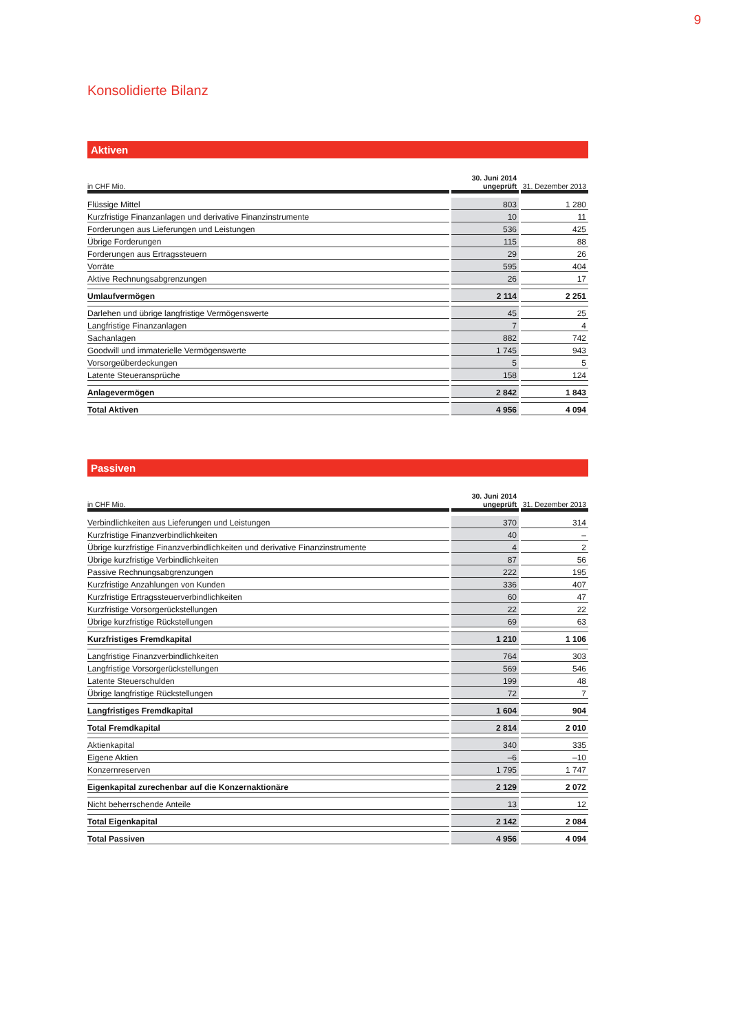9
Konsolidierte Bilanz
Aktiven
| in CHF Mio. | 30. Juni 2014 ungeprüft | 31. Dezember 2013 |
| --- | --- | --- |
| Flüssige Mittel | 803 | 1 280 |
| Kurzfristige Finanzanlagen und derivative Finanzinstrumente | 10 | 11 |
| Forderungen aus Lieferungen und Leistungen | 536 | 425 |
| Übrige Forderungen | 115 | 88 |
| Forderungen aus Ertragssteuern | 29 | 26 |
| Vorräte | 595 | 404 |
| Aktive Rechnungsabgrenzungen | 26 | 17 |
| Umlaufvermögen | 2 114 | 2 251 |
| Darlehen und übrige langfristige Vermögenswerte | 45 | 25 |
| Langfristige Finanzanlagen | 7 | 4 |
| Sachanlagen | 882 | 742 |
| Goodwill und immaterielle Vermögenswerte | 1 745 | 943 |
| Vorsorgeüberdeckungen | 5 | 5 |
| Latente Steueransprüche | 158 | 124 |
| Anlagevermögen | 2 842 | 1 843 |
| Total Aktiven | 4 956 | 4 094 |
Passiven
| in CHF Mio. | 30. Juni 2014 ungeprüft | 31. Dezember 2013 |
| --- | --- | --- |
| Verbindlichkeiten aus Lieferungen und Leistungen | 370 | 314 |
| Kurzfristige Finanzverbindlichkeiten | 40 | – |
| Übrige kurzfristige Finanzverbindlichkeiten und derivative Finanzinstrumente | 4 | 2 |
| Übrige kurzfristige Verbindlichkeiten | 87 | 56 |
| Passive Rechnungsabgrenzungen | 222 | 195 |
| Kurzfristige Anzahlungen von Kunden | 336 | 407 |
| Kurzfristige Ertragssteuerverbindlichkeiten | 60 | 47 |
| Kurzfristige Vorsorgerückstellungen | 22 | 22 |
| Übrige kurzfristige Rückstellungen | 69 | 63 |
| Kurzfristiges Fremdkapital | 1 210 | 1 106 |
| Langfristige Finanzverbindlichkeiten | 764 | 303 |
| Langfristige Vorsorgerückstellungen | 569 | 546 |
| Latente Steuerschulden | 199 | 48 |
| Übrige langfristige Rückstellungen | 72 | 7 |
| Langfristiges Fremdkapital | 1 604 | 904 |
| Total Fremdkapital | 2 814 | 2 010 |
| Aktienkapital | 340 | 335 |
| Eigene Aktien | –6 | –10 |
| Konzernreserven | 1 795 | 1 747 |
| Eigenkapital zurechenbar auf die Konzernaktionäre | 2 129 | 2 072 |
| Nicht beherrschende Anteile | 13 | 12 |
| Total Eigenkapital | 2 142 | 2 084 |
| Total Passiven | 4 956 | 4 094 |